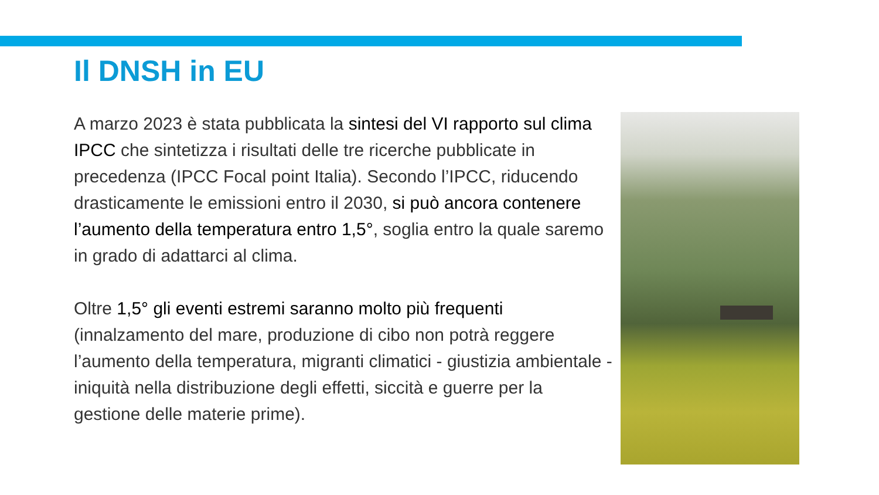Il DNSH in EU
A marzo 2023 è stata pubblicata la sintesi del VI rapporto sul clima IPCC che sintetizza i risultati delle tre ricerche pubblicate in precedenza (IPCC Focal point Italia). Secondo l’IPCC, riducendo drasticamente le emissioni entro il 2030, si può ancora contenere l’aumento della temperatura entro 1,5°, soglia entro la quale saremo in grado di adattarci al clima.
Oltre 1,5° gli eventi estremi saranno molto più frequenti (innalzamento del mare, produzione di cibo non potrà reggere l’aumento della temperatura, migranti climatici - giustizia ambientale - iniquità nella distribuzione degli effetti, siccità e guerre per la gestione delle materie prime).